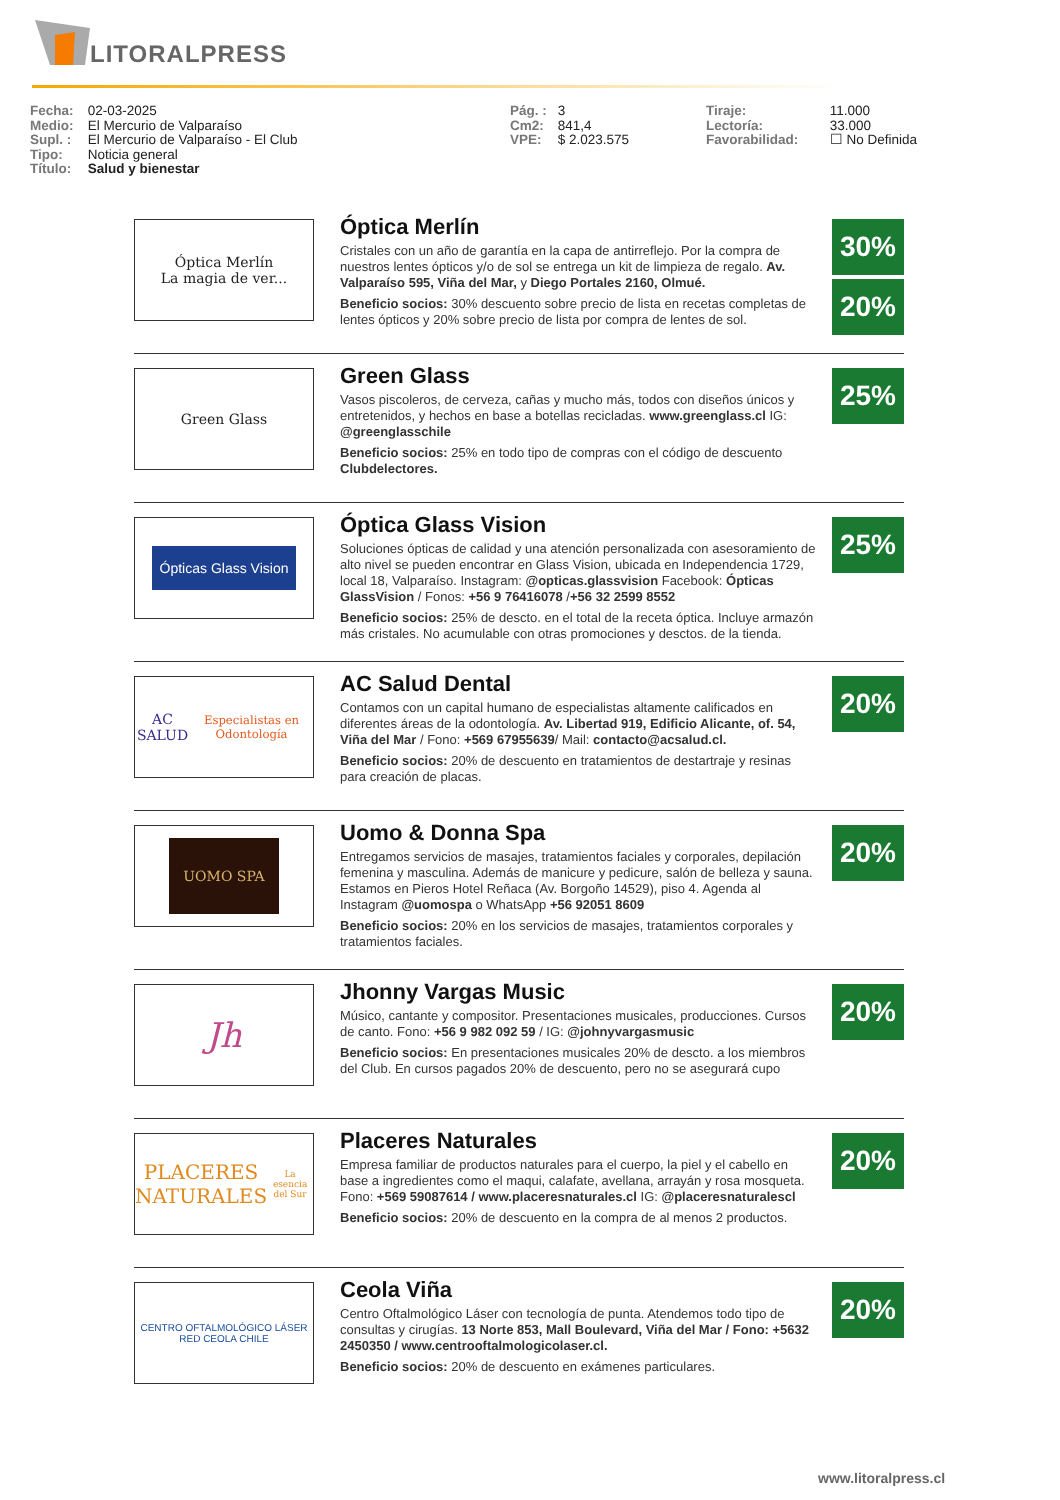LITORALPRESS
Fecha: 02-03-2025
Medio: El Mercurio de Valparaíso
Supl. : El Mercurio de Valparaíso - El Club
Tipo: Noticia general
Título: Salud y bienestar
Pág. : 3
Cm2: 841,4
VPE: $ 2.023.575
Tiraje: 11.000
Lectoría: 33.000
Favorabilidad: ☐ No Definida
Óptica Merlín
La magia de ver...
Óptica Merlín
Cristales con un año de garantía en la capa de antirreflejo. Por la compra de nuestros lentes ópticos y/o de sol se entrega un kit de limpieza de regalo. Av. Valparaíso 595, Viña del Mar, y Diego Portales 2160, Olmué.
Beneficio socios: 30% descuento sobre precio de lista en recetas completas de lentes ópticos y 20% sobre precio de lista por compra de lentes de sol.
30%
20%
Green Glass
Green Glass
Vasos piscoleros, de cerveza, cañas y mucho más, todos con diseños únicos y entretenidos, y hechos en base a botellas recicladas. www.greenglass.cl IG: @greenglasschile
Beneficio socios: 25% en todo tipo de compras con el código de descuento Clubdelectores.
25%
Ópticas Glass Vision
Óptica Glass Vision
Soluciones ópticas de calidad y una atención personalizada con asesoramiento de alto nivel se pueden encontrar en Glass Vision, ubicada en Independencia 1729, local 18, Valparaíso. Instagram: @opticas.glassvision Facebook: Ópticas GlassVision / Fonos: +56 9 76416078 /+56 32 2599 8552
Beneficio socios: 25% de descto. en el total de la receta óptica. Incluye armazón más cristales. No acumulable con otras promociones y desctos. de la tienda.
25%
AC SALUD
Especialistas en Odontología
AC Salud Dental
Contamos con un capital humano de especialistas altamente calificados en diferentes áreas de la odontología. Av. Libertad 919, Edificio Alicante, of. 54, Viña del Mar / Fono: +569 67955639/ Mail: contacto@acsalud.cl.
Beneficio socios: 20% de descuento en tratamientos de destartraje y resinas para creación de placas.
20%
UOMO SPA
Uomo & Donna Spa
Entregamos servicios de masajes, tratamientos faciales y corporales, depilación femenina y masculina. Además de manicure y pedicure, salón de belleza y sauna. Estamos en Pieros Hotel Reñaca (Av. Borgoño 14529), piso 4. Agenda al Instagram @uomospa o WhatsApp +56 92051 8609
Beneficio socios: 20% en los servicios de masajes, tratamientos corporales y tratamientos faciales.
20%
Jh
Jhonny Vargas Music
Músico, cantante y compositor. Presentaciones musicales, producciones. Cursos de canto. Fono: +56 9 982 092 59 / IG: @johnyvargasmusic
Beneficio socios: En presentaciones musicales 20% de descto. a los miembros del Club. En cursos pagados 20% de descuento, pero no se asegurará cupo
20%
PLACERES
NATURALES
La esencia del Sur
Placeres Naturales
Empresa familiar de productos naturales para el cuerpo, la piel y el cabello en base a ingredientes como el maqui, calafate, avellana, arrayán y rosa mosqueta. Fono: +569 59087614 / www.placeresnaturales.cl IG: @placeresnaturalescl
Beneficio socios: 20% de descuento en la compra de al menos 2 productos.
20%
CENTRO OFTALMOLÓGICO LÁSER
RED CEOLA CHILE
Ceola Viña
Centro Oftalmológico Láser con tecnología de punta. Atendemos todo tipo de consultas y cirugías. 13 Norte 853, Mall Boulevard, Viña del Mar / Fono: +5632 2450350 / www.centrooftalmologicolaser.cl.
Beneficio socios: 20% de descuento en exámenes particulares.
20%
www.litoralpress.cl